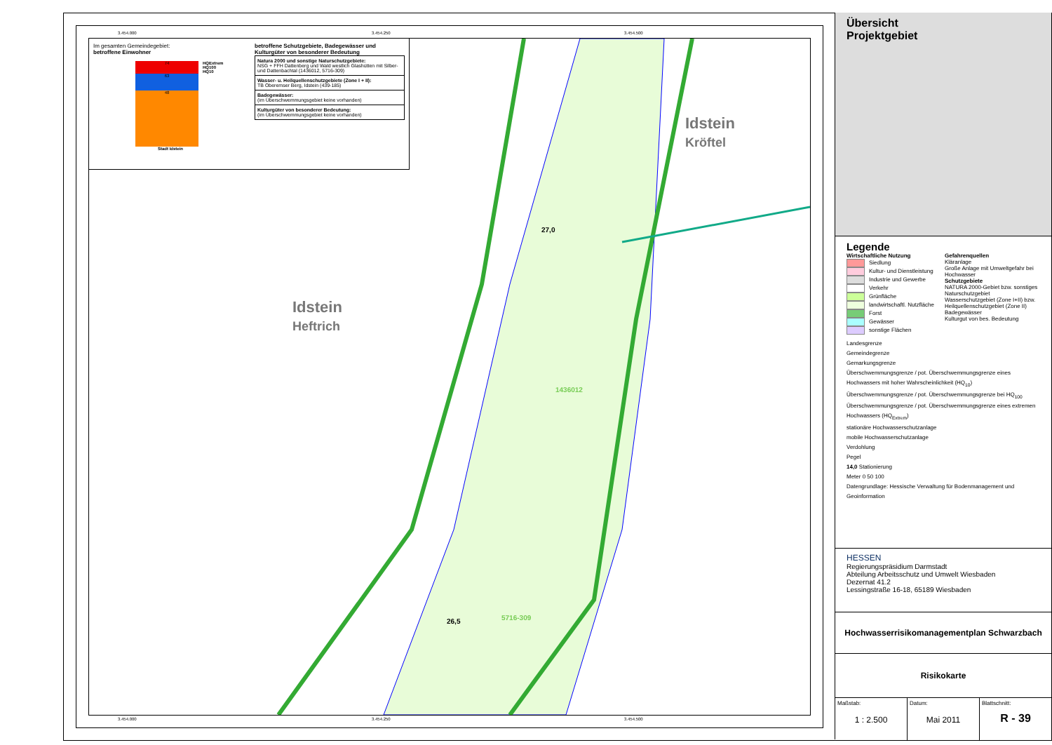Idstein
Heftrich
Idstein
Kröftel
1436012
5716-309
27,0
26,5
3.454.000 3.454.250 3.454.500
Im gesamten Gemeindegebiet:
betroffene Einwohner
74
63
48
HQExtrem
HQ100
HQ10
Stadt Idstein
betroffene Schutzgebiete, Badegewässer und Kulturgüter von besonderer Bedeutung
| Natura 2000 und sonstige Naturschutzgebiete: NSG + FFH Dattenberg und Wald westlich Glashütten mit Silber- und Dattenbachtal (1436012, 5716-309) |
| Wasser- u. Heilquellenschutzgebiete (Zone I + II): TB Oberemser Berg, Idstein (439-185) |
| Badegewässer: (im Überschwemmungsgebiet keine vorhanden) |
| Kulturgüter von besonderer Bedeutung: (im Überschwemmungsgebiet keine vorhanden) |
3.454.000 3.454.250 3.454.500
Übersicht
Projektgebiet
Legende
Wirtschaftliche Nutzung
Siedlung
Kultur- und Dienstleistung
Industrie und Gewerbe
Verkehr
Grünfläche
landwirtschaftl. Nutzfläche
Forst
Gewässer
sonstige Flächen
Gefahrenquellen
Kläranlage
Große Anlage mit Umweltgefahr bei Hochwasser
Schutzgebiete
NATURA 2000-Gebiet bzw. sonstiges Naturschutzgebiet
Wasserschutzgebiet (Zone I+II) bzw. Heilquellenschutzgebiet (Zone II)
Badegewässer
Kulturgut von bes. Bedeutung
Landesgrenze
Gemeindegrenze
Gemarkungsgrenze
Überschwemmungsgrenze / pot. Überschwemmungsgrenze eines Hochwassers mit hoher Wahrscheinlichkeit (HQ<sub>10</sub>)
Überschwemmungsgrenze / pot. Überschwemmungsgrenze bei HQ<sub>100</sub>
Überschwemmungsgrenze / pot. Überschwemmungsgrenze eines extremen Hochwassers (HQ<sub>Extrem</sub>)
stationäre Hochwasserschutzanlage
mobile Hochwasserschutzanlage
Verdohlung
Pegel
14,0 Stationierung
Meter 0 50 100
Datengrundlage: Hessische Verwaltung für Bodenmanagement und Geoinformation
HESSEN
Regierungspräsidium Darmstadt
Abteilung Arbeitsschutz und Umwelt Wiesbaden
Dezernat 41.2
Lessingstraße 16-18, 65189 Wiesbaden
Hochwasserrisikomanagementplan Schwarzbach
Risikokarte
Maßstab:
1 : 2.500
Datum:
Mai 2011
Blattschnitt:
R - 39